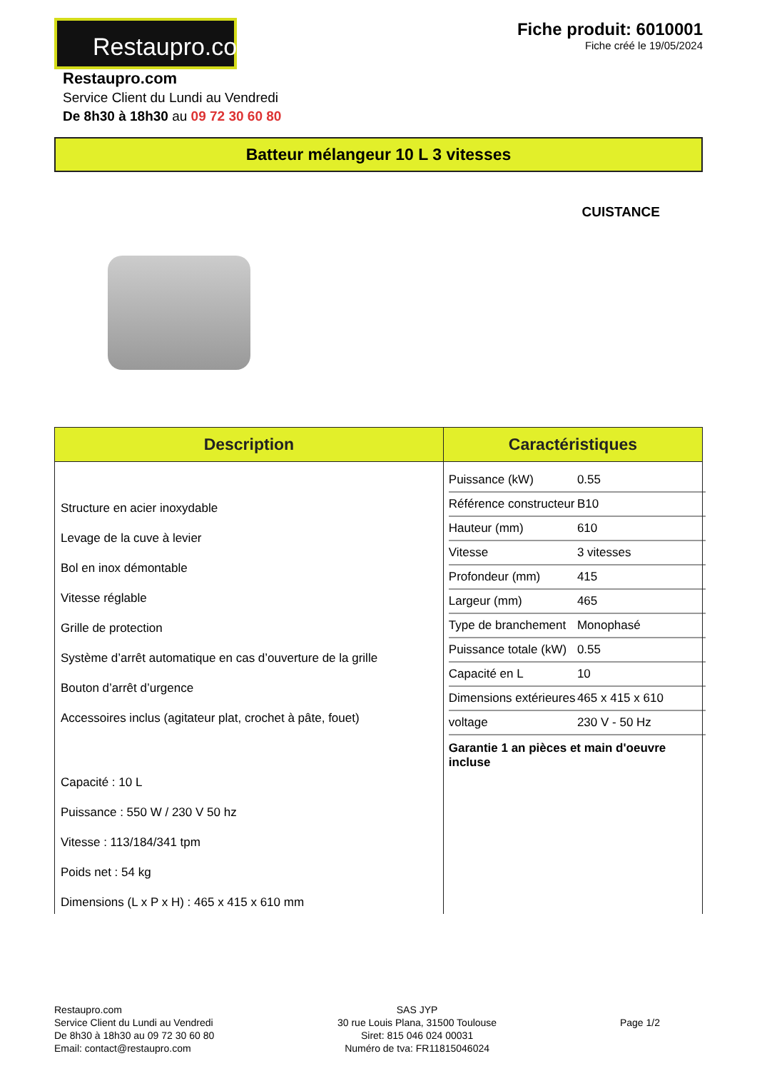Restaupro.com
Fiche produit: 6010001
Fiche créé le 19/05/2024
Restaupro.com
Service Client du Lundi au Vendredi
De 8h30 à 18h30 au 09 72 30 60 80
Batteur mélangeur 10 L 3 vitesses
CUISTANCE
| Description | Caractéristiques |
| --- | --- |
| Structure en acier inoxydable Levage de la cuve à levier Bol en inox démontable Vitesse réglable Grille de protection Système d’arrêt automatique en cas d’ouverture de la grille Bouton d’arrêt d’urgence Accessoires inclus (agitateur plat, crochet à pâte, fouet) Capacité : 10 L Puissance : 550 W / 230 V 50 hz Vitesse : 113/184/341 tpm Poids net : 54 kg Dimensions (L x P x H) : 465 x 415 x 610 mm | / Puissance (kW) / 0.55 / / Référence constructeur / B10 / / Hauteur (mm) / 610 / / Vitesse / 3 vitesses / / Profondeur (mm) / 415 / / Largeur (mm) / 465 / / Type de branchement / Monophasé / / Puissance totale (kW) / 0.55 / / Capacité en L / 10 / / Dimensions extérieures / 465 x 415 x 610 / / voltage / 230 V - 50 Hz / Garantie 1 an pièces et main d'oeuvre incluse |
Restaupro.com
Service Client du Lundi au Vendredi
De 8h30 à 18h30 au 09 72 30 60 80
Email: contact@restaupro.com
SAS JYP
30 rue Louis Plana, 31500 Toulouse
Siret: 815 046 024 00031
Numéro de tva: FR11815046024
Page 1/2